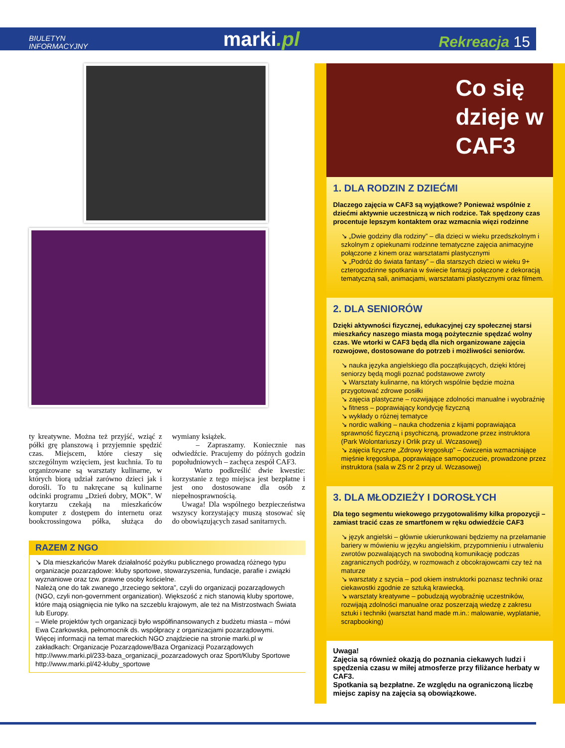BIULETYN
INFORMACYJNY
marki.pl
Rekreacja 15
ty kreatywne. Można też przyjść, wziąć z półki grę planszową i przyjemnie spędzić czas. Miejscem, które cieszy się szczególnym wzięciem, jest kuchnia. To tu organizowane są warsztaty kulinarne, w których biorą udział zarówno dzieci jak i dorośli. To tu nakręcane są kulinarne odcinki programu „Dzień dobry, MOK”. W korytarzu czekają na mieszkańców komputer z dostępem do internetu oraz bookcrossingowa półka, służąca do wymiany książek.
– Zapraszamy. Koniecznie nas odwiedźcie. Pracujemy do późnych godzin popołudniowych – zachęca zespół CAF3.
Warto podkreślić dwie kwestie: korzystanie z tego miejsca jest bezpłatne i jest ono dostosowane dla osób z niepełnosprawnością.
Uwaga! Dla wspólnego bezpieczeństwa wszyscy korzystający muszą stosować się do obowiązujących zasad sanitarnych.
RAZEM Z NGO
↘ Dla mieszkańców Marek działalność pożytku publicznego prowadzą różnego typu organizacje pozarządowe: kluby sportowe, stowarzyszenia, fundacje, parafie i związki wyznaniowe oraz tzw. prawne osoby kościelne.
Należą one do tak zwanego „trzeciego sektora”, czyli do organizacji pozarządowych (NGO, czyli non-government organization). Większość z nich stanowią kluby sportowe, które mają osiągnięcia nie tylko na szczeblu krajowym, ale też na Mistrzostwach Świata lub Europy.
– Wiele projektów tych organizacji było współfinansowanych z budżetu miasta – mówi Ewa Czarkowska, pełnomocnik ds. współpracy z organizacjami pozarządowymi.
Więcej informacji na temat mareckich NGO znajdziecie na stronie marki.pl w zakładkach: Organizacje Pozarządowe/Baza Organizacji Pozarządowych http://www.marki.pl/233-baza_organizacji_pozarzadowych oraz Sport/Kluby Sportowe http://www.marki.pl/42-kluby_sportowe
Co się dzieje w CAF3
1. DLA RODZIN Z DZIEĆMI
Dlaczego zajęcia w CAF3 są wyjątkowe? Ponieważ wspólnie z dziećmi aktywnie uczestniczą w nich rodzice. Tak spędzony czas procentuje lepszym kontaktem oraz wzmacnia więzi rodzinne
↘ „Dwie godziny dla rodziny” – dla dzieci w wieku przedszkolnym i szkolnym z opiekunami rodzinne tematyczne zajęcia animacyjne połączone z kinem oraz warsztatami plastycznymi
↘ „Podróż do świata fantasy” – dla starszych dzieci w wieku 9+ czterogodzinne spotkania w świecie fantazji połączone z dekoracją tematyczną sali, animacjami, warsztatami plastycznymi oraz filmem.
2. DLA SENIORÓW
Dzięki aktywności fizycznej, edukacyjnej czy społecznej starsi mieszkańcy naszego miasta mogą pożytecznie spędzać wolny czas. We wtorki w CAF3 będą dla nich organizowane zajęcia rozwojowe, dostosowane do potrzeb i możliwości seniorów.
↘ nauka języka angielskiego dla początkujących, dzięki której seniorzy będą mogli poznać podstawowe zwroty
↘ Warsztaty kulinarne, na których wspólnie będzie można przygotować zdrowe posiłki
↘ zajęcia plastyczne – rozwijające zdolności manualne i wyobraźnię
↘ fitness – poprawiający kondycję fizyczną
↘ wykłady o różnej tematyce
↘ nordic walking – nauka chodzenia z kijami poprawiająca sprawność fizyczną i psychiczną, prowadzone przez instruktora (Park Wolontariuszy i Orlik przy ul. Wczasowej)
↘ zajęcia fizyczne „Zdrowy kręgosłup” – ćwiczenia wzmacniające mięśnie kręgosłupa, poprawiające samopoczucie, prowadzone przez instruktora (sala w ZS nr 2 przy ul. Wczasowej)
3. DLA MŁODZIEŻY I DOROSŁYCH
Dla tego segmentu wiekowego przygotowaliśmy kilka propozycji – zamiast tracić czas ze smartfonem w ręku odwiedźcie CAF3
↘ język angielski – głównie ukierunkowani będziemy na przełamanie bariery w mówieniu w języku angielskim, przypomnieniu i utrwaleniu zwrotów pozwalających na swobodną komunikację podczas zagranicznych podróży, w rozmowach z obcokrajowcami czy też na maturze
↘ warsztaty z szycia – pod okiem instruktorki poznasz techniki oraz ciekawostki zgodnie ze sztuką krawiecką.
↘ warsztaty kreatywne – pobudzają wyobraźnię uczestników, rozwijają zdolności manualne oraz poszerzają wiedzę z zakresu sztuki i techniki (warsztat hand made m.in.: malowanie, wyplatanie, scrapbooking)
Uwaga!
Zajęcia są również okazją do poznania ciekawych ludzi i spędzenia czasu w miłej atmosferze przy filiżance herbaty w CAF3.
Spotkania są bezpłatne. Ze względu na ograniczoną liczbę miejsc zapisy na zajęcia są obowiązkowe.